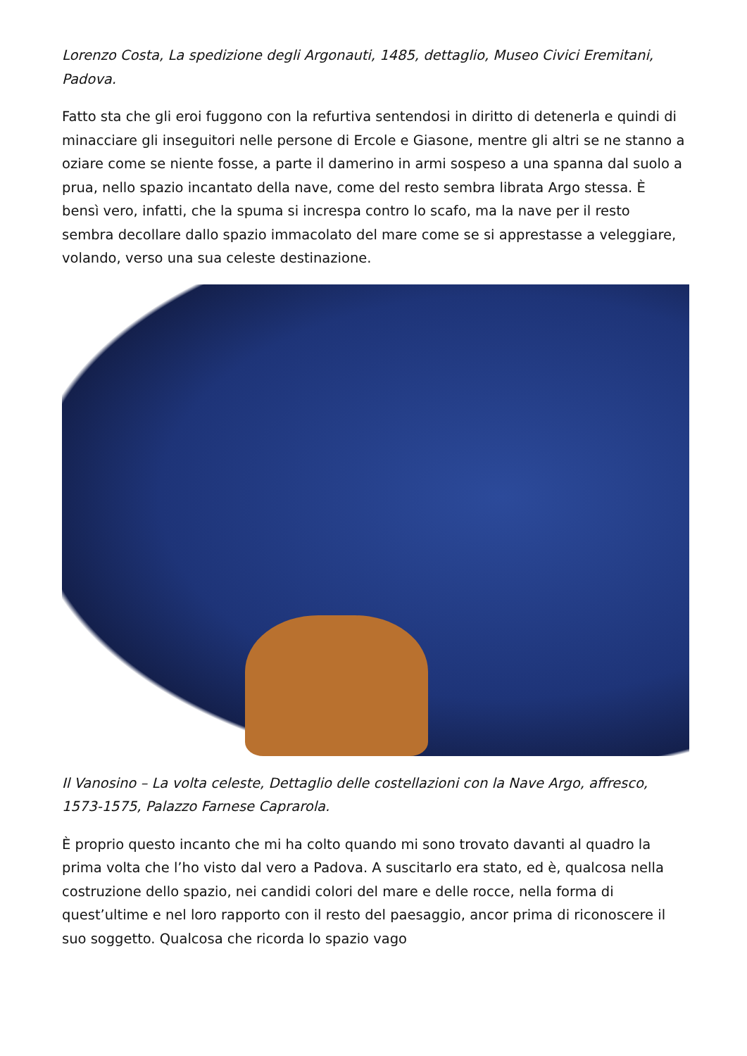Lorenzo Costa, La spedizione degli Argonauti, 1485, dettaglio, Museo Civici Eremitani, Padova.
Fatto sta che gli eroi fuggono con la refurtiva sentendosi in diritto di detenerla e quindi di minacciare gli inseguitori nelle persone di Ercole e Giasone, mentre gli altri se ne stanno a oziare come se niente fosse, a parte il damerino in armi sospeso a una spanna dal suolo a prua, nello spazio incantato della nave, come del resto sembra librata Argo stessa. È bensì vero, infatti, che la spuma si increspa contro lo scafo, ma la nave per il resto sembra decollare dallo spazio immacolato del mare come se si apprestasse a veleggiare, volando, verso una sua celeste destinazione.
Il Vanosino – La volta celeste, Dettaglio delle costellazioni con la Nave Argo, affresco, 1573-1575, Palazzo Farnese Caprarola.
È proprio questo incanto che mi ha colto quando mi sono trovato davanti al quadro la prima volta che l’ho visto dal vero a Padova. A suscitarlo era stato, ed è, qualcosa nella costruzione dello spazio, nei candidi colori del mare e delle rocce, nella forma di quest’ultime e nel loro rapporto con il resto del paesaggio, ancor prima di riconoscere il suo soggetto. Qualcosa che ricorda lo spazio vago